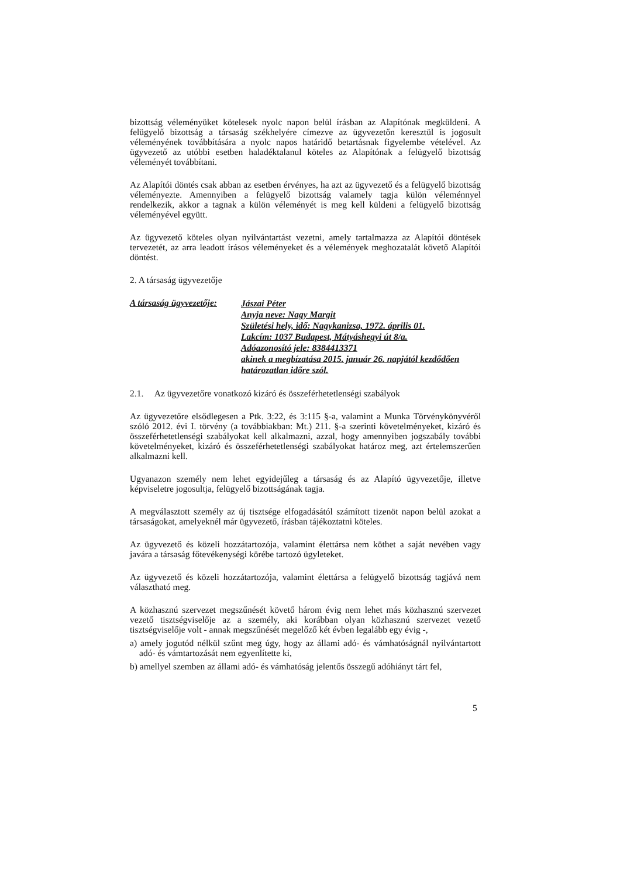bizottság véleményüket kötelesek nyolc napon belül írásban az Alapítónak megküldeni. A felügyelő bizottság a társaság székhelyére címezve az ügyvezetőn keresztül is jogosult véleményének továbbítására a nyolc napos határidő betartásnak figyelembe vételével. Az ügyvezető az utóbbi esetben haladéktalanul köteles az Alapítónak a felügyelő bizottság véleményét továbbítani.
Az Alapítói döntés csak abban az esetben érvényes, ha azt az ügyvezető és a felügyelő bizottság véleményezte. Amennyiben a felügyelő bizottság valamely tagja külön véleménnyel rendelkezik, akkor a tagnak a külön véleményét is meg kell küldeni a felügyelő bizottság véleményével együtt.
Az ügyvezető köteles olyan nyilvántartást vezetni, amely tartalmazza az Alapítói döntések tervezetét, az arra leadott írásos véleményeket és a vélemények meghozatalát követő Alapítói döntést.
2. A társaság ügyvezetője
A társaság ügyvezetője:
Jászai Péter
Anyja neve: Nagy Margit
Születési hely, idő: Nagykanizsa, 1972. április 01.
Lakcím: 1037 Budapest, Mátyáshegyi út 8/a.
Adóazonosító jele: 8384413371
akinek a megbízatása 2015. január 26. napjától kezdődően határozatlan időre szól.
2.1. Az ügyvezetőre vonatkozó kizáró és összeférhetetlenségi szabályok
Az ügyvezetőre elsődlegesen a Ptk. 3:22, és 3:115 §-a, valamint a Munka Törvénykönyvéről szóló 2012. évi I. törvény (a továbbiakban: Mt.) 211. §-a szerinti követelményeket, kizáró és összeférhetetlenségi szabályokat kell alkalmazni, azzal, hogy amennyiben jogszabály további követelményeket, kizáró és összeférhetetlenségi szabályokat határoz meg, azt értelemszerűen alkalmazni kell.
Ugyanazon személy nem lehet egyidejűleg a társaság és az Alapító ügyvezetője, illetve képviseletre jogosultja, felügyelő bizottságának tagja.
A megválasztott személy az új tisztsége elfogadásától számított tizenöt napon belül azokat a társaságokat, amelyeknél már ügyvezető, írásban tájékoztatni köteles.
Az ügyvezető és közeli hozzátartozója, valamint élettársa nem köthet a saját nevében vagy javára a társaság főtevékenységi körébe tartozó ügyleteket.
Az ügyvezető és közeli hozzátartozója, valamint élettársa a felügyelő bizottság tagjává nem választható meg.
A közhasznú szervezet megszűnését követő három évig nem lehet más közhasznú szervezet vezető tisztségviselője az a személy, aki korábban olyan közhasznú szervezet vezető tisztségviselője volt - annak megszűnését megelőző két évben legalább egy évig -,
a) amely jogutód nélkül szűnt meg úgy, hogy az állami adó- és vámhatóságnál nyilvántartott adó- és vámtartozását nem egyenlítette ki,
b) amellyel szemben az állami adó- és vámhatóság jelentős összegű adóhiányt tárt fel,
5